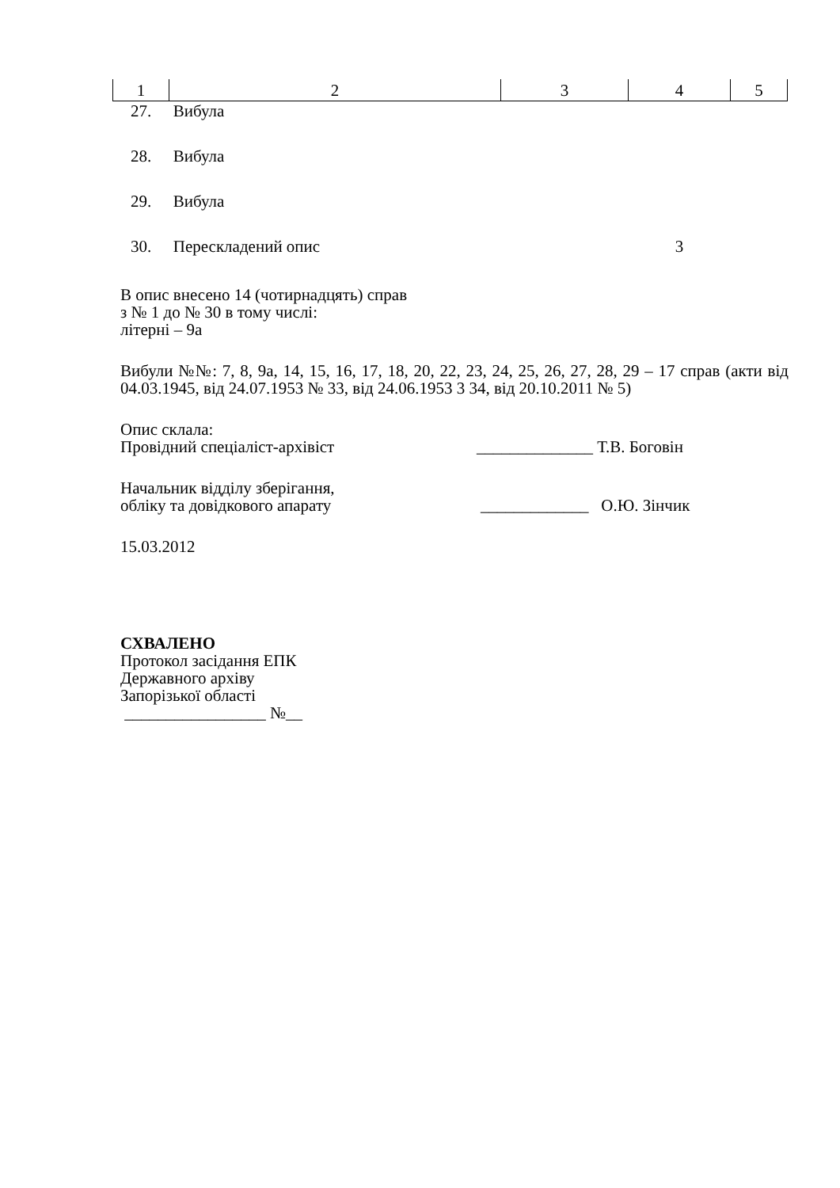| 1 | 2 | 3 | 4 | 5 |
| --- | --- | --- | --- | --- |
| 27. | Вибула | | | |
| 28. | Вибула | | | |
| 29. | Вибула | | | |
| 30. | Перескладений опис | | 3 | |
В опис внесено 14 (чотирнадцять) справ
з № 1 до № 30 в тому числі:
літерні – 9а
Вибули №№: 7, 8, 9а, 14, 15, 16, 17, 18, 20, 22, 23, 24, 25, 26, 27, 28, 29 – 17 справ (акти від 04.03.1945, від 24.07.1953 № 33, від 24.06.1953 3 34, від 20.10.2011 № 5)
Опис склала:
Провідний спеціаліст-архівіст ______________ Т.В. Боговін
Начальник відділу зберігання,
обліку та довідкового апарату _____________ О.Ю. Зінчик
15.03.2012
СХВАЛЕНО
Протокол засідання ЕПК
Державного архіву
Запорізької області
_________________ №__